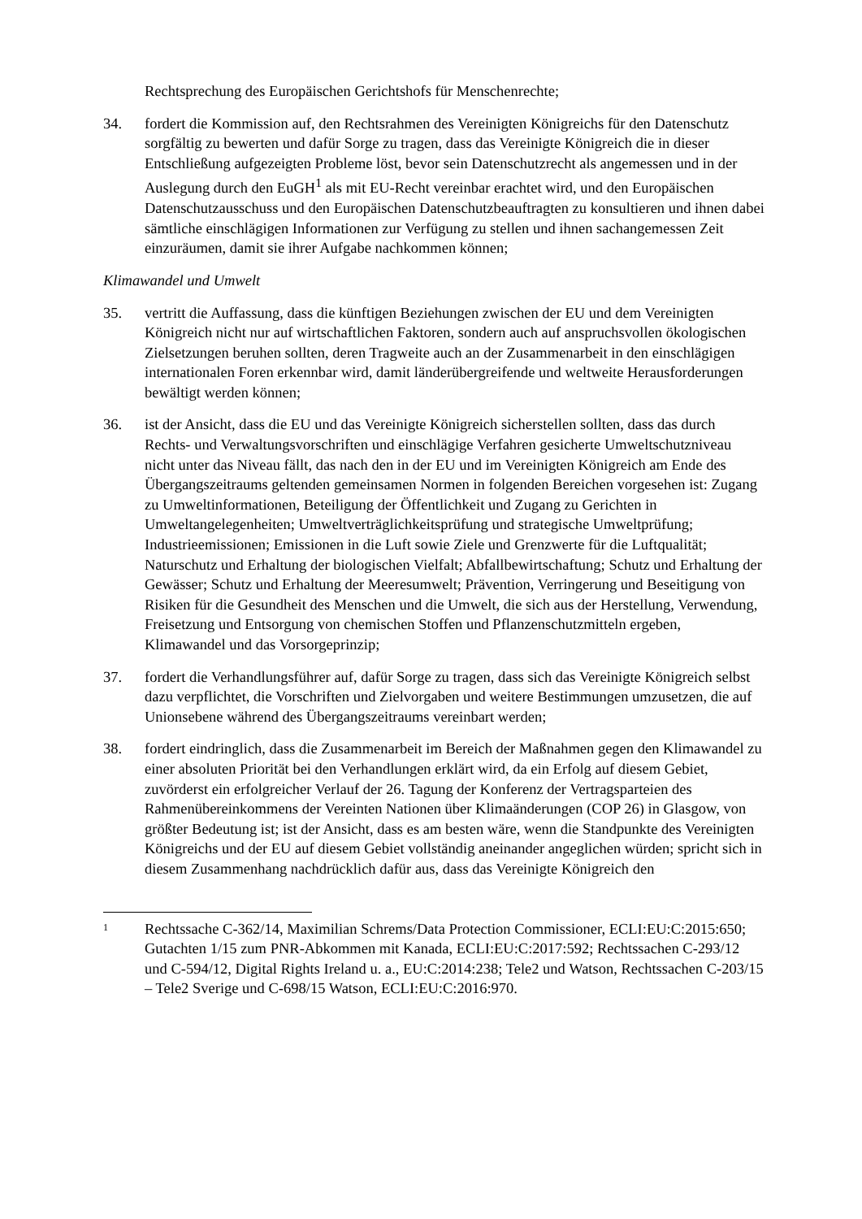Rechtsprechung des Europäischen Gerichtshofs für Menschenrechte;
34. fordert die Kommission auf, den Rechtsrahmen des Vereinigten Königreichs für den Datenschutz sorgfältig zu bewerten und dafür Sorge zu tragen, dass das Vereinigte Königreich die in dieser Entschließung aufgezeigten Probleme löst, bevor sein Datenschutzrecht als angemessen und in der Auslegung durch den EuGH<sup>1</sup> als mit EU-Recht vereinbar erachtet wird, und den Europäischen Datenschutzausschuss und den Europäischen Datenschutzbeauftragten zu konsultieren und ihnen dabei sämtliche einschlägigen Informationen zur Verfügung zu stellen und ihnen sachangemessen Zeit einzuräumen, damit sie ihrer Aufgabe nachkommen können;
Klimawandel und Umwelt
35. vertritt die Auffassung, dass die künftigen Beziehungen zwischen der EU und dem Vereinigten Königreich nicht nur auf wirtschaftlichen Faktoren, sondern auch auf anspruchsvollen ökologischen Zielsetzungen beruhen sollten, deren Tragweite auch an der Zusammenarbeit in den einschlägigen internationalen Foren erkennbar wird, damit länderübergreifende und weltweite Herausforderungen bewältigt werden können;
36. ist der Ansicht, dass die EU und das Vereinigte Königreich sicherstellen sollten, dass das durch Rechts- und Verwaltungsvorschriften und einschlägige Verfahren gesicherte Umweltschutzniveau nicht unter das Niveau fällt, das nach den in der EU und im Vereinigten Königreich am Ende des Übergangszeitraums geltenden gemeinsamen Normen in folgenden Bereichen vorgesehen ist: Zugang zu Umweltinformationen, Beteiligung der Öffentlichkeit und Zugang zu Gerichten in Umweltangelegenheiten; Umweltverträglichkeitsprüfung und strategische Umweltprüfung; Industrieemissionen; Emissionen in die Luft sowie Ziele und Grenzwerte für die Luftqualität; Naturschutz und Erhaltung der biologischen Vielfalt; Abfallbewirtschaftung; Schutz und Erhaltung der Gewässer; Schutz und Erhaltung der Meeresumwelt; Prävention, Verringerung und Beseitigung von Risiken für die Gesundheit des Menschen und die Umwelt, die sich aus der Herstellung, Verwendung, Freisetzung und Entsorgung von chemischen Stoffen und Pflanzenschutzmitteln ergeben, Klimawandel und das Vorsorgeprinzip;
37. fordert die Verhandlungsführer auf, dafür Sorge zu tragen, dass sich das Vereinigte Königreich selbst dazu verpflichtet, die Vorschriften und Zielvorgaben und weitere Bestimmungen umzusetzen, die auf Unionsebene während des Übergangszeitraums vereinbart werden;
38. fordert eindringlich, dass die Zusammenarbeit im Bereich der Maßnahmen gegen den Klimawandel zu einer absoluten Priorität bei den Verhandlungen erklärt wird, da ein Erfolg auf diesem Gebiet, zuvörderst ein erfolgreicher Verlauf der 26. Tagung der Konferenz der Vertragsparteien des Rahmenübereinkommens der Vereinten Nationen über Klimaänderungen (COP 26) in Glasgow, von größter Bedeutung ist; ist der Ansicht, dass es am besten wäre, wenn die Standpunkte des Vereinigten Königreichs und der EU auf diesem Gebiet vollständig aneinander angeglichen würden; spricht sich in diesem Zusammenhang nachdrücklich dafür aus, dass das Vereinigte Königreich den
1
Rechtssache C-362/14, Maximilian Schrems/Data Protection Commissioner, ECLI:EU:C:2015:650; Gutachten 1/15 zum PNR-Abkommen mit Kanada, ECLI:EU:C:2017:592; Rechtssachen C-293/12 und C-594/12, Digital Rights Ireland u. a., EU:C:2014:238; Tele2 und Watson, Rechtssachen C-203/15 – Tele2 Sverige und C-698/15 Watson, ECLI:EU:C:2016:970.